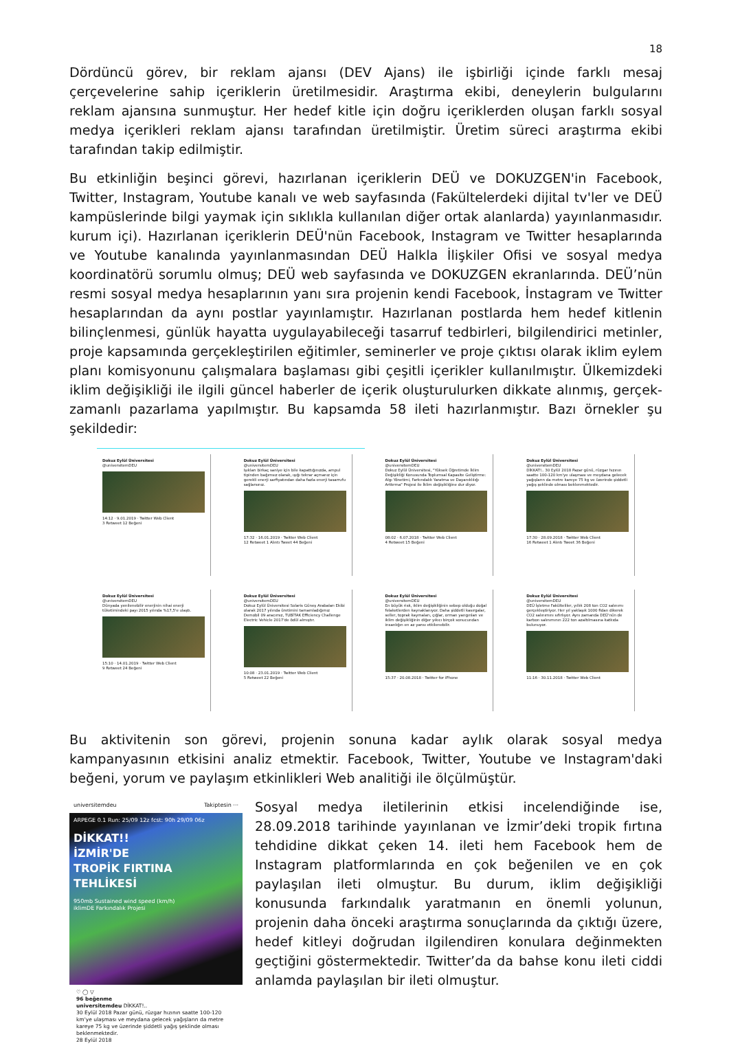18
Dördüncü görev, bir reklam ajansı (DEV Ajans) ile işbirliği içinde farklı mesaj çerçevelerine sahip içeriklerin üretilmesidir. Araştırma ekibi, deneylerin bulgularını reklam ajansına sunmuştur. Her hedef kitle için doğru içeriklerden oluşan farklı sosyal medya içerikleri reklam ajansı tarafından üretilmiştir. Üretim süreci araştırma ekibi tarafından takip edilmiştir.
Bu etkinliğin beşinci görevi, hazırlanan içeriklerin DEÜ ve DOKUZGEN'in Facebook, Twitter, Instagram, Youtube kanalı ve web sayfasında (Fakültelerdeki dijital tv'ler ve DEÜ kampüslerinde bilgi yaymak için sıklıkla kullanılan diğer ortak alanlarda) yayınlanmasıdır. kurum içi). Hazırlanan içeriklerin DEÜ'nün Facebook, Instagram ve Twitter hesaplarında ve Youtube kanalında yayınlanmasından DEÜ Halkla İlişkiler Ofisi ve sosyal medya koordinatörü sorumlu olmuş; DEÜ web sayfasında ve DOKUZGEN ekranlarında. DEÜ’nün resmi sosyal medya hesaplarının yanı sıra projenin kendi Facebook, İnstagram ve Twitter hesaplarından da aynı postlar yayınlamıştır. Hazırlanan postlarda hem hedef kitlenin bilinçlenmesi, günlük hayatta uygulayabileceği tasarruf tedbirleri, bilgilendirici metinler, proje kapsamında gerçekleştirilen eğitimler, seminerler ve proje çıktısı olarak iklim eylem planı komisyonunu çalışmalara başlaması gibi çeşitli içerikler kullanılmıştır. Ülkemizdeki iklim değişikliği ile ilgili güncel haberler de içerik oluşturulurken dikkate alınmış, gerçek-zamanlı pazarlama yapılmıştır. Bu kapsamda 58 ileti hazırlanmıştır. Bazı örnekler şu şekildedir:
Dokuz Eylül Üniversitesi
@universitemDEU
14:12 · 9.01.2019 · Twitter Web Client
3 Retweet 12 Beğeni
Dokuz Eylül Üniversitesi
@universitemDEU
Işıkları birkaç saniye için bile kapattığınızda, ampul tipinden bağımsız olarak, ışığı tekrar açmanız için gerekli enerji sarfiyatından daha fazla enerji tasarrufu sağlarsınız.
17:32 · 16.01.2019 · Twitter Web Client
12 Retweet 1 Alıntı Tweet 44 Beğeni
Dokuz Eylül Üniversitesi
@universitemDEU
Dokuz Eylül Üniversitesi, "Yüksek Öğretimde İklim Değişikliği Konusunda Toplumsal Kapasite Geliştirme: Algı Yönetimi, Farkındalık Yaratma ve Dayanıklılığı Arttırma" Projesi ile İklim değişikliğine dur diyor.
08:02 · 6.07.2018 · Twitter Web Client
4 Retweet 15 Beğeni
Dokuz Eylül Üniversitesi
@universitemDEU
DİKKAT!.. 30 Eylül 2018 Pazar günü, rüzgar hızının saatte 100-120 km'ye ulaşması ve meydana gelecek yağışların da metre kareye 75 kg ve üzerinde şiddetli yağış şeklinde olması beklenmektedir.
17:30 · 28.09.2018 · Twitter Web Client
16 Retweet 1 Alıntı Tweet 36 Beğeni
Dokuz Eylül Üniversitesi
@universitemDEU
Dünyada yenilenebilir enerjinin nihai enerji tüketimindeki payı 2015 yılında %17,5'e ulaştı.
15:10 · 14.01.2019 · Twitter Web Client
9 Retweet 24 Beğeni
Dokuz Eylül Üniversitesi
@universitemDEU
Dokuz Eylül Üniversitesi Solaris Güneş Arabaları Ekibi olarak 2017 yılında üretimini tamamladığımız Demobil 09 aracımız, TUBİTAK Efficiency Challenge Electric Vehicle 2017'de ödül almıştır.
10:08 · 23.01.2019 · Twitter Web Client
5 Retweet 22 Beğeni
Dokuz Eylül Üniversitesi
@universitemDEU
En büyük risk, iklim değişikliğinin sebep olduğu doğal felaketlerden kaynaklanıyor. Daha şiddetli kasırgalar, seller, toprak kaymaları, çığlar, orman yangınları ve iklim değişikliğinin diğer yıkıcı birçok sonucundan insanlığın en az yarısı etkilenebilir.
15:37 · 20.08.2018 · Twitter for iPhone
Dokuz Eylül Üniversitesi
@universitemDEU
DEÜ İşletme Fakülteliler, yıllık 208 ton CO2 salınımı gerçekleştiriyor. Her yıl yaklaşık 1000 fidan dikerek CO2 salınımını sıfırlıyor. Aynı zamanda DEÜ'nün de karbon salınımının 222 ton azaltılmasına katkıda bulunuyor.
11:16 · 30.11.2018 · Twitter Web Client
Bu aktivitenin son görevi, projenin sonuna kadar aylık olarak sosyal medya kampanyasının etkisini analiz etmektir. Facebook, Twitter, Youtube ve Instagram'daki beğeni, yorum ve paylaşım etkinlikleri Web analitiği ile ölçülmüştür.
universitemdeu Takiptesin ···
ARPEGE 0.1 Run: 25/09 12z fcst: 90h 29/09 06z
DİKKAT!!
İZMİR'DE
TROPİK FIRTINA
TEHLİKESİ
950mb Sustained wind speed (km/h)
iklimDE Farkındalık Projesi
♡ ◯ ▽
96 beğenme
universitemdeu DİKKAT!..
30 Eylül 2018 Pazar günü, rüzgar hızının saatte 100-120 km'ye ulaşması ve meydana gelecek yağışların da metre kareye 75 kg ve üzerinde şiddetli yağış şeklinde olması beklenmektedir.
28 Eylül 2018
Sosyal medya iletilerinin etkisi incelendiğinde ise, 28.09.2018 tarihinde yayınlanan ve İzmir’deki tropik fırtına tehdidine dikkat çeken 14. ileti hem Facebook hem de Instagram platformlarında en çok beğenilen ve en çok paylaşılan ileti olmuştur. Bu durum, iklim değişikliği konusunda farkındalık yaratmanın en önemli yolunun, projenin daha önceki araştırma sonuçlarında da çıktığı üzere, hedef kitleyi doğrudan ilgilendiren konulara değinmekten geçtiğini göstermektedir. Twitter’da da bahse konu ileti ciddi anlamda paylaşılan bir ileti olmuştur.